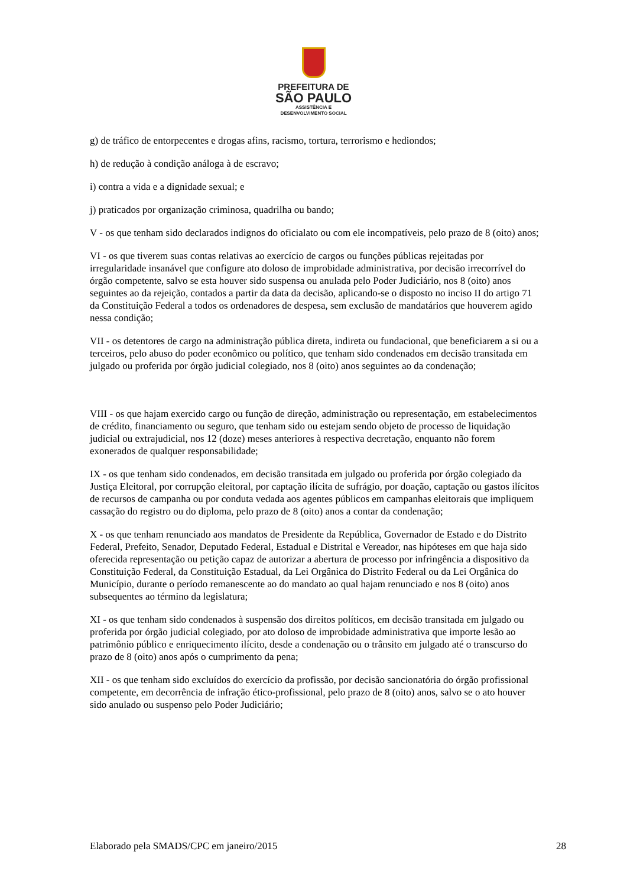PREFEITURA DE
SÃO PAULO
ASSISTÊNCIA E
DESENVOLVIMENTO SOCIAL
g) de tráfico de entorpecentes e drogas afins, racismo, tortura, terrorismo e hediondos;
h) de redução à condição análoga à de escravo;
i) contra a vida e a dignidade sexual; e
j) praticados por organização criminosa, quadrilha ou bando;
V - os que tenham sido declarados indignos do oficialato ou com ele incompatíveis, pelo prazo de 8 (oito) anos;
VI - os que tiverem suas contas relativas ao exercício de cargos ou funções públicas rejeitadas por irregularidade insanável que configure ato doloso de improbidade administrativa, por decisão irrecorrível do órgão competente, salvo se esta houver sido suspensa ou anulada pelo Poder Judiciário, nos 8 (oito) anos seguintes ao da rejeição, contados a partir da data da decisão, aplicando-se o disposto no inciso II do artigo 71 da Constituição Federal a todos os ordenadores de despesa, sem exclusão de mandatários que houverem agido nessa condição;
VII - os detentores de cargo na administração pública direta, indireta ou fundacional, que beneficiarem a si ou a terceiros, pelo abuso do poder econômico ou político, que tenham sido condenados em decisão transitada em julgado ou proferida por órgão judicial colegiado, nos 8 (oito) anos seguintes ao da condenação;
VIII - os que hajam exercido cargo ou função de direção, administração ou representação, em estabelecimentos de crédito, financiamento ou seguro, que tenham sido ou estejam sendo objeto de processo de liquidação judicial ou extrajudicial, nos 12 (doze) meses anteriores à respectiva decretação, enquanto não forem exonerados de qualquer responsabilidade;
IX - os que tenham sido condenados, em decisão transitada em julgado ou proferida por órgão colegiado da Justiça Eleitoral, por corrupção eleitoral, por captação ilícita de sufrágio, por doação, captação ou gastos ilícitos de recursos de campanha ou por conduta vedada aos agentes públicos em campanhas eleitorais que impliquem cassação do registro ou do diploma, pelo prazo de 8 (oito) anos a contar da condenação;
X - os que tenham renunciado aos mandatos de Presidente da República, Governador de Estado e do Distrito Federal, Prefeito, Senador, Deputado Federal, Estadual e Distrital e Vereador, nas hipóteses em que haja sido oferecida representação ou petição capaz de autorizar a abertura de processo por infringência a dispositivo da Constituição Federal, da Constituição Estadual, da Lei Orgânica do Distrito Federal ou da Lei Orgânica do Município, durante o período remanescente ao do mandato ao qual hajam renunciado e nos 8 (oito) anos subsequentes ao término da legislatura;
XI - os que tenham sido condenados à suspensão dos direitos políticos, em decisão transitada em julgado ou proferida por órgão judicial colegiado, por ato doloso de improbidade administrativa que importe lesão ao patrimônio público e enriquecimento ilícito, desde a condenação ou o trânsito em julgado até o transcurso do prazo de 8 (oito) anos após o cumprimento da pena;
XII - os que tenham sido excluídos do exercício da profissão, por decisão sancionatória do órgão profissional competente, em decorrência de infração ético-profissional, pelo prazo de 8 (oito) anos, salvo se o ato houver sido anulado ou suspenso pelo Poder Judiciário;
Elaborado pela SMADS/CPC em janeiro/2015 28